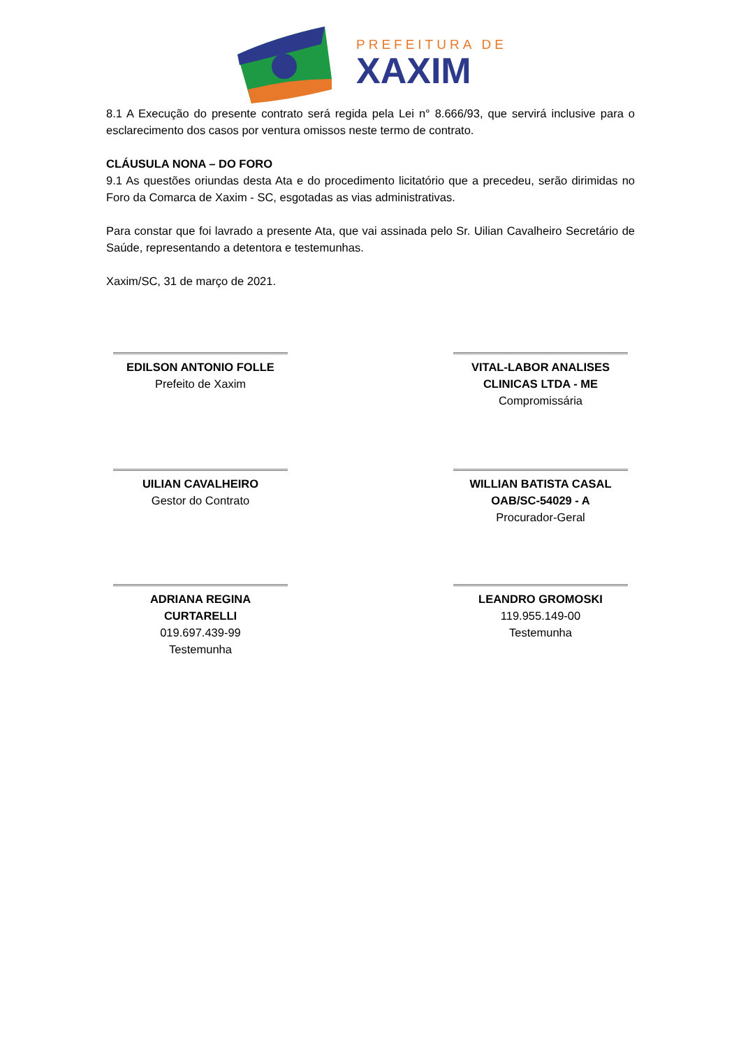PREFEITURA DE
XAXIM
8.1 A Execução do presente contrato será regida pela Lei n° 8.666/93, que servirá inclusive para o esclarecimento dos casos por ventura omissos neste termo de contrato.
CLÁUSULA NONA – DO FORO
9.1 As questões oriundas desta Ata e do procedimento licitatório que a precedeu, serão dirimidas no Foro da Comarca de Xaxim - SC, esgotadas as vias administrativas.
Para constar que foi lavrado a presente Ata, que vai assinada pelo Sr. Uilian Cavalheiro Secretário de Saúde, representando a detentora e testemunhas.
Xaxim/SC, 31 de março de 2021.
EDILSON ANTONIO FOLLE
Prefeito de Xaxim
VITAL-LABOR ANALISES CLINICAS LTDA - ME
Compromissária
UILIAN CAVALHEIRO
Gestor do Contrato
WILLIAN BATISTA CASAL OAB/SC-54029 - A
Procurador-Geral
ADRIANA REGINA CURTARELLI
019.697.439-99
Testemunha
LEANDRO GROMOSKI
119.955.149-00
Testemunha